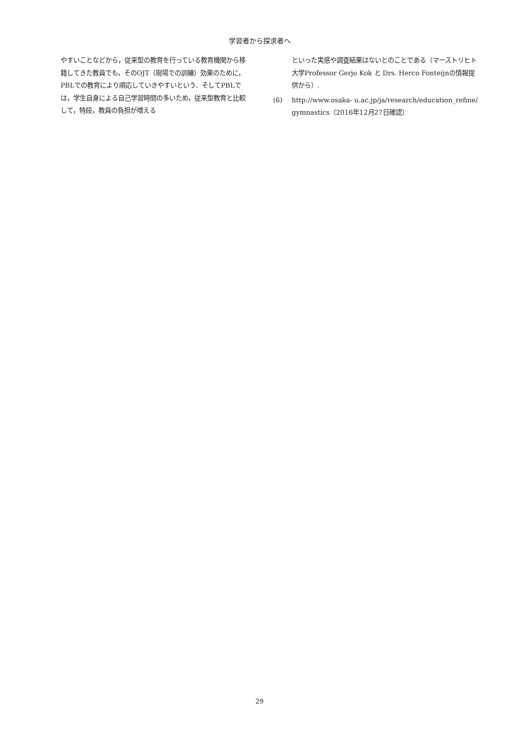学習者から探求者へ
やすいことなどから，従来型の教育を行っている教育機関から移籍してきた教員でも，そのOJT（現場での訓練）効果のために，PBLでの教育により順応していきやすいという．そしてPBLでは，学生自身による自己学習時間の多いため，従来型教育と比較して，特段，教員の負担が増える
といった実感や調査結果はないとのことである（マーストリヒト大学Professor Gerjo Kok と Drs. Herco Fonteijnの情報提供から）.
(6) http://www.osaka- u.ac.jp/ja/research/education_refine/ gymnastics（2016年12月27日確認）
29